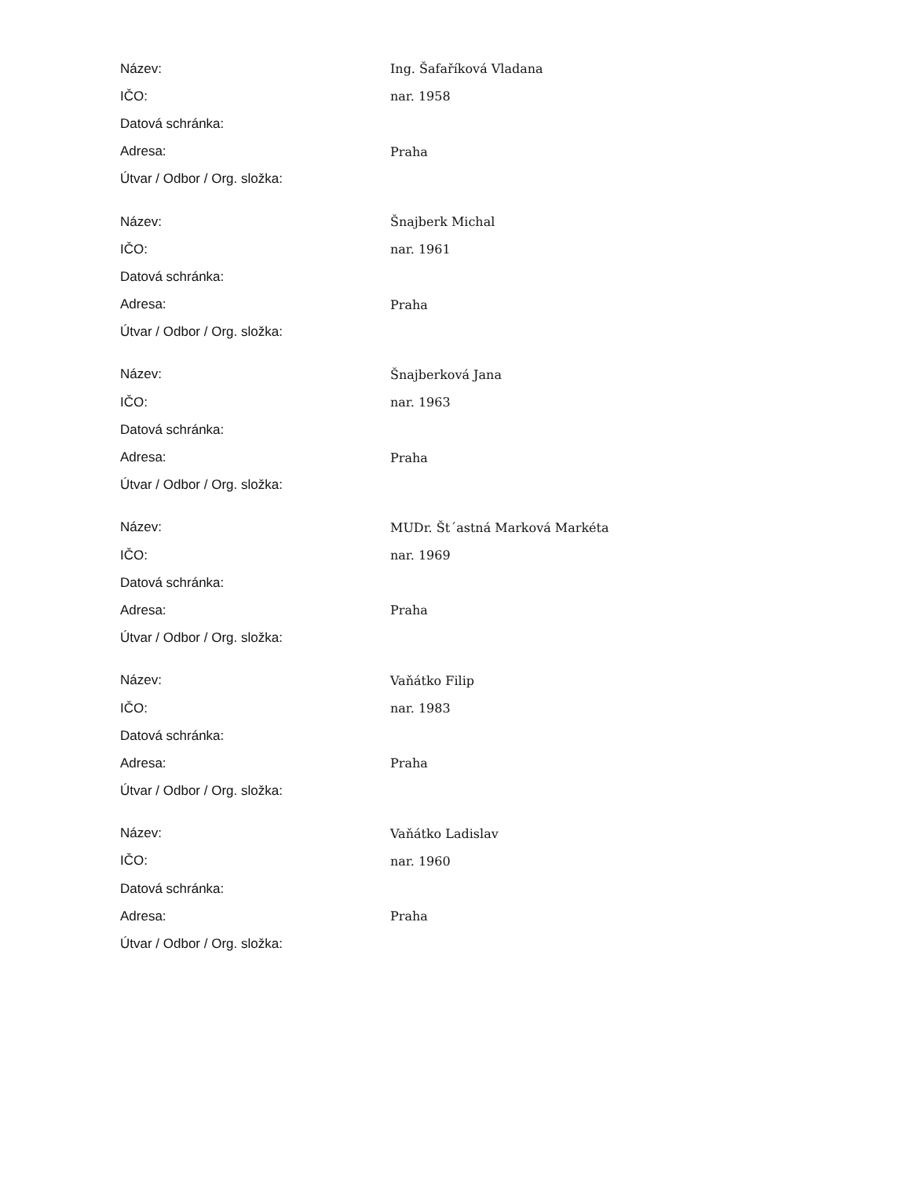| Název: | Ing. Šafaříková Vladana |
| IČO: | nar. 1958 |
| Datová schránka: | |
| Adresa: | Praha |
| Útvar / Odbor / Org. složka: | |
| Název: | Šnajberk Michal |
| IČO: | nar. 1961 |
| Datová schránka: | |
| Adresa: | Praha |
| Útvar / Odbor / Org. složka: | |
| Název: | Šnajberková Jana |
| IČO: | nar. 1963 |
| Datová schránka: | |
| Adresa: | Praha |
| Útvar / Odbor / Org. složka: | |
| Název: | MUDr. Št´astná Marková Markéta |
| IČO: | nar. 1969 |
| Datová schránka: | |
| Adresa: | Praha |
| Útvar / Odbor / Org. složka: | |
| Název: | Vaňátko Filip |
| IČO: | nar. 1983 |
| Datová schránka: | |
| Adresa: | Praha |
| Útvar / Odbor / Org. složka: | |
| Název: | Vaňátko Ladislav |
| IČO: | nar. 1960 |
| Datová schránka: | |
| Adresa: | Praha |
| Útvar / Odbor / Org. složka: | |